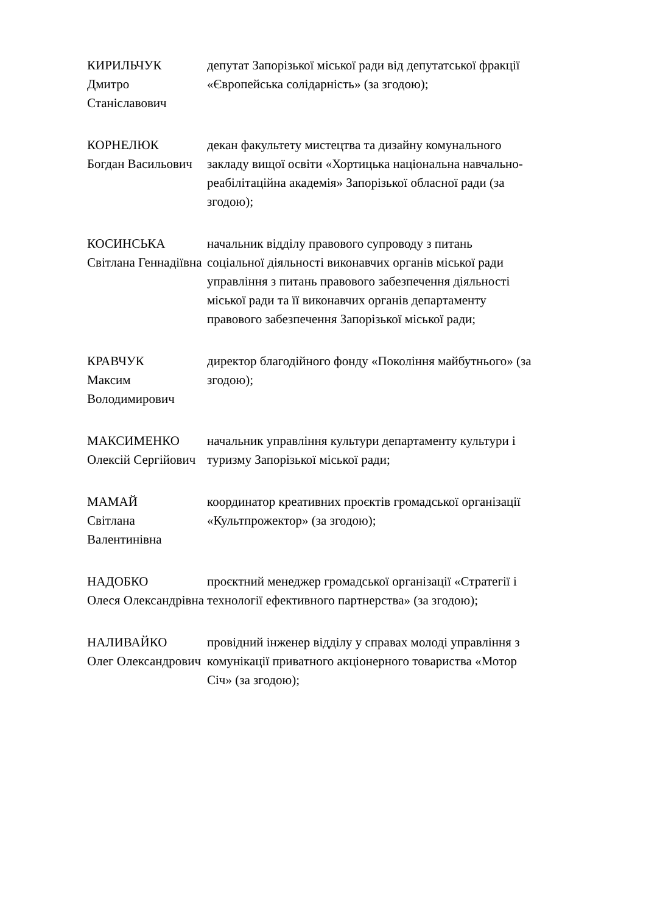КИРИЛЬЧУК
Дмитро Станіславович
депутат Запорізької міської ради від депутатської фракції «Європейська солідарність» (за згодою);
КОРНЕЛЮК
Богдан Васильович
декан факультету мистецтва та дизайну комунального закладу вищої освіти «Хортицька національна навчально-реабілітаційна академія» Запорізької обласної ради (за згодою);
КОСИНСЬКА
Світлана Геннадіївна
начальник відділу правового супроводу з питань соціальної діяльності виконавчих органів міської ради управління з питань правового забезпечення діяльності міської ради та її виконавчих органів департаменту правового забезпечення Запорізької міської ради;
КРАВЧУК
Максим Володимирович
директор благодійного фонду «Покоління майбутнього» (за згодою);
МАКСИМЕНКО
Олексій Сергійович
начальник управління культури департаменту культури і туризму Запорізької міської ради;
МАМАЙ
Світлана Валентинівна
координатор креативних проєктів громадської організації «Культпрожектор» (за згодою);
НАДОБКО
Олеся Олександрівна
проєктний менеджер громадської організації «Стратегії і технології ефективного партнерства» (за згодою);
НАЛИВАЙКО
Олег Олександрович
провідний інженер відділу у справах молоді управління з комунікації приватного акціонерного товариства «Мотор Січ» (за згодою);